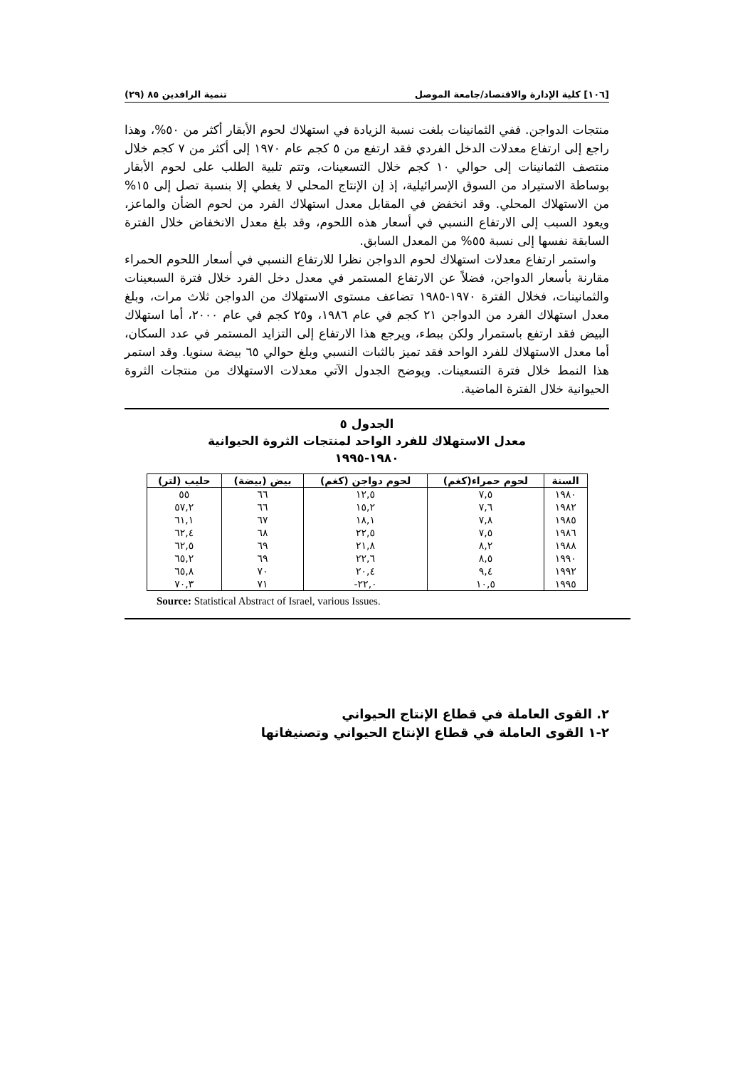[١٠٦] كلية الإدارة والاقتصاد/جامعة الموصل تنمية الرافدين ٨٥ (٢٩)
منتجات الدواجن. ففي الثمانينات بلغت نسبة الزيادة في استهلاك لحوم الأبقار أكثر من ٥٠%، وهذا راجع إلى ارتفاع معدلات الدخل الفردي فقد ارتفع من ٥ كجم عام ١٩٧٠ إلى أكثر من ٧ كجم خلال منتصف الثمانينات إلى حوالي ١٠ كجم خلال التسعينات، وتتم تلبية الطلب على لحوم الأبقار بوساطة الاستيراد من السوق الإسرائيلية، إذ إن الإنتاج المحلي لا يغطي إلا بنسبة تصل إلى ١٥% من الاستهلاك المحلي. وقد انخفض في المقابل معدل استهلاك الفرد من لحوم الضأن والماعز، ويعود السبب إلى الارتفاع النسبي في أسعار هذه اللحوم، وقد بلغ معدل الانخفاض خلال الفترة السابقة نفسها إلى نسبة ٥٥% من المعدل السابق.
واستمر ارتفاع معدلات استهلاك لحوم الدواجن نظرا للارتفاع النسبي في أسعار اللحوم الحمراء مقارنة بأسعار الدواجن، فضلاً عن الارتفاع المستمر في معدل دخل الفرد خلال فترة السبعينات والثمانينات، فخلال الفترة ١٩٧٠-١٩٨٥ تضاعف مستوى الاستهلاك من الدواجن ثلاث مرات، وبلغ معدل استهلاك الفرد من الدواجن ٢١ كجم في عام ١٩٨٦، و٢٥ كجم في عام ٢٠٠٠، أما استهلاك البيض فقد ارتفع باستمرار ولكن ببطء، ويرجع هذا الارتفاع إلى التزايد المستمر في عدد السكان، أما معدل الاستهلاك للفرد الواحد فقد تميز بالثبات النسبي وبلغ حوالي ٦٥ بيضة سنويا. وقد استمر هذا النمط خلال فترة التسعينات. ويوضح الجدول الآتي معدلات الاستهلاك من منتجات الثروة الحيوانية خلال الفترة الماضية.
الجدول ٥
معدل الاستهلاك للفرد الواحد لمنتجات الثروة الحيوانية
١٩٨٠-١٩٩٥
| السنة | لحوم حمراء(كغم) | لحوم دواجن (كغم) | بيض (بيضة) | حليب (لتر) |
| --- | --- | --- | --- | --- |
| ١٩٨٠ | ٧,٥ | ١٢,٥ | ٦٦ | ٥٥ |
| ١٩٨٢ | ٧,٦ | ١٥,٢ | ٦٦ | ٥٧,٢ |
| ١٩٨٥ | ٧,٨ | ١٨,١ | ٦٧ | ٦١,١ |
| ١٩٨٦ | ٧,٥ | ٢٢,٥ | ٦٨ | ٦٢,٤ |
| ١٩٨٨ | ٨,٢ | ٢١,٨ | ٦٩ | ٦٢,٥ |
| ١٩٩٠ | ٨,٥ | ٢٢,٦ | ٦٩ | ٦٥,٢ |
| ١٩٩٢ | ٩,٤ | ٢٠,٤ | ٧٠ | ٦٥,٨ |
| ١٩٩٥ | ١٠,٥ | ٢٢,٠- | ٧١ | ٧٠,٣ |
Source: Statistical Abstract of Israel, various Issues.
٢. القوى العاملة في قطاع الإنتاج الحيواني
٢-١ القوى العاملة في قطاع الإنتاج الحيواني وتصنيفاتها